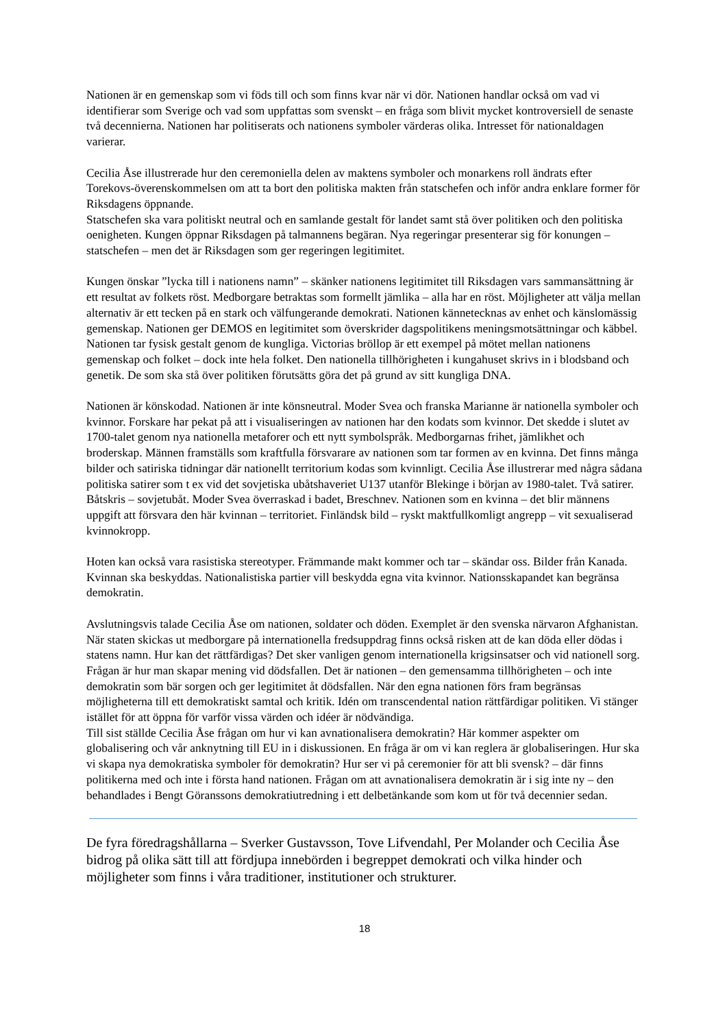Nationen är en gemenskap som vi föds till och som finns kvar när vi dör. Nationen handlar också om vad vi identifierar som Sverige och vad som uppfattas som svenskt – en fråga som blivit mycket kontroversiell de senaste två decennierna. Nationen har politiserats och nationens symboler värderas olika. Intresset för nationaldagen varierar.
Cecilia Åse illustrerade hur den ceremoniella delen av maktens symboler och monarkens roll ändrats efter Torekovs-överenskommelsen om att ta bort den politiska makten från statschefen och inför andra enklare former för Riksdagens öppnande.
Statschefen ska vara politiskt neutral och en samlande gestalt för landet samt stå över politiken och den politiska oenigheten. Kungen öppnar Riksdagen på talmannens begäran. Nya regeringar presenterar sig för konungen – statschefen – men det är Riksdagen som ger regeringen legitimitet.
Kungen önskar ”lycka till i nationens namn” – skänker nationens legitimitet till Riksdagen vars sammansättning är ett resultat av folkets röst. Medborgare betraktas som formellt jämlika – alla har en röst. Möjligheter att välja mellan alternativ är ett tecken på en stark och välfungerande demokrati. Nationen kännetecknas av enhet och känslomässig gemenskap. Nationen ger DEMOS en legitimitet som överskrider dagspolitikens meningsmotsättningar och käbbel. Nationen tar fysisk gestalt genom de kungliga. Victorias bröllop är ett exempel på mötet mellan nationens gemenskap och folket – dock inte hela folket. Den nationella tillhörigheten i kungahuset skrivs in i blodsband och genetik. De som ska stå över politiken förutsätts göra det på grund av sitt kungliga DNA.
Nationen är könskodad. Nationen är inte könsneutral. Moder Svea och franska Marianne är nationella symboler och kvinnor. Forskare har pekat på att i visualiseringen av nationen har den kodats som kvinnor. Det skedde i slutet av 1700-talet genom nya nationella metaforer och ett nytt symbolspråk. Medborgarnas frihet, jämlikhet och broderskap. Männen framställs som kraftfulla försvarare av nationen som tar formen av en kvinna. Det finns många bilder och satiriska tidningar där nationellt territorium kodas som kvinnligt. Cecilia Åse illustrerar med några sådana politiska satirer som t ex vid det sovjetiska ubåtshaveriet U137 utanför Blekinge i början av 1980-talet. Två satirer. Båtskris – sovjetubåt. Moder Svea överraskad i badet, Breschnev. Nationen som en kvinna – det blir männens uppgift att försvara den här kvinnan – territoriet. Finländsk bild – ryskt maktfullkomligt angrepp – vit sexualiserad kvinnokropp.
Hoten kan också vara rasistiska stereotyper. Främmande makt kommer och tar – skändar oss. Bilder från Kanada. Kvinnan ska beskyddas. Nationalistiska partier vill beskydda egna vita kvinnor. Nationsskapandet kan begränsa demokratin.
Avslutningsvis talade Cecilia Åse om nationen, soldater och döden. Exemplet är den svenska närvaron Afghanistan. När staten skickas ut medborgare på internationella fredsuppdrag finns också risken att de kan döda eller dödas i statens namn. Hur kan det rättfärdigas? Det sker vanligen genom internationella krigsinsatser och vid nationell sorg. Frågan är hur man skapar mening vid dödsfallen. Det är nationen – den gemensamma tillhörigheten – och inte demokratin som bär sorgen och ger legitimitet åt dödsfallen. När den egna nationen förs fram begränsas möjligheterna till ett demokratiskt samtal och kritik. Idén om transcendental nation rättfärdigar politiken. Vi stänger istället för att öppna för varför vissa värden och idéer är nödvändiga.
Till sist ställde Cecilia Åse frågan om hur vi kan avnationalisera demokratin? Här kommer aspekter om globalisering och vår anknytning till EU in i diskussionen. En fråga är om vi kan reglera är globaliseringen. Hur ska vi skapa nya demokratiska symboler för demokratin? Hur ser vi på ceremonier för att bli svensk? – där finns politikerna med och inte i första hand nationen. Frågan om att avnationalisera demokratin är i sig inte ny – den behandlades i Bengt Göranssons demokratiutredning i ett delbetänkande som kom ut för två decennier sedan.
De fyra föredragshållarna – Sverker Gustavsson, Tove Lifvendahl, Per Molander och Cecilia Åse bidrog på olika sätt till att fördjupa innebörden i begreppet demokrati och vilka hinder och möjligheter som finns i våra traditioner, institutioner och strukturer.
18